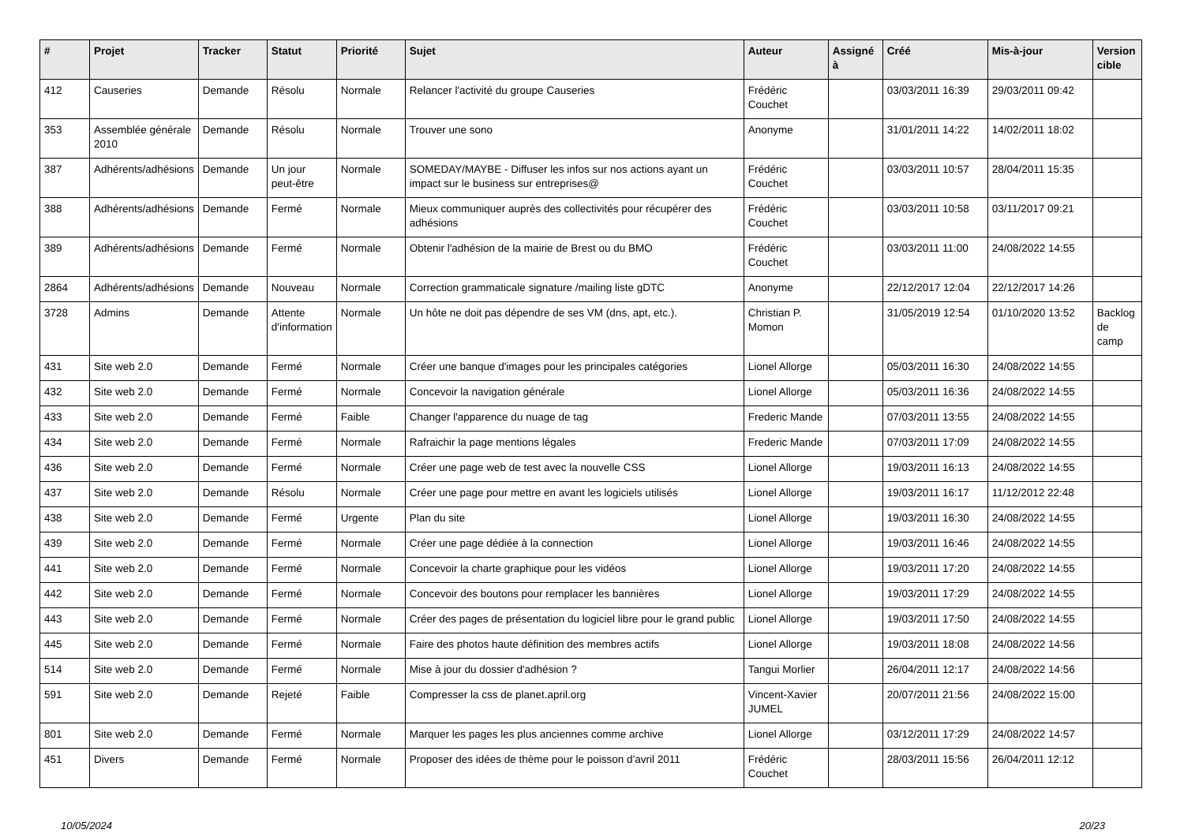| # | Projet | Tracker | Statut | Priorité | Sujet | Auteur | Assigné à | Créé | Mis-à-jour | Version cible |
| --- | --- | --- | --- | --- | --- | --- | --- | --- | --- | --- |
| 412 | Causeries | Demande | Résolu | Normale | Relancer l'activité du groupe Causeries | Frédéric Couchet | | 03/03/2011 16:39 | 29/03/2011 09:42 | |
| 353 | Assemblée générale 2010 | Demande | Résolu | Normale | Trouver une sono | Anonyme | | 31/01/2011 14:22 | 14/02/2011 18:02 | |
| 387 | Adhérents/adhésions | Demande | Un jour peut-être | Normale | SOMEDAY/MAYBE - Diffuser les infos sur nos actions ayant un impact sur le business sur entreprises@ | Frédéric Couchet | | 03/03/2011 10:57 | 28/04/2011 15:35 | |
| 388 | Adhérents/adhésions | Demande | Fermé | Normale | Mieux communiquer auprès des collectivités pour récupérer des adhésions | Frédéric Couchet | | 03/03/2011 10:58 | 03/11/2017 09:21 | |
| 389 | Adhérents/adhésions | Demande | Fermé | Normale | Obtenir l'adhésion de la mairie de Brest ou du BMO | Frédéric Couchet | | 03/03/2011 11:00 | 24/08/2022 14:55 | |
| 2864 | Adhérents/adhésions | Demande | Nouveau | Normale | Correction grammaticale signature /mailing liste gDTC | Anonyme | | 22/12/2017 12:04 | 22/12/2017 14:26 | |
| 3728 | Admins | Demande | Attente d'information | Normale | Un hôte ne doit pas dépendre de ses VM (dns, apt, etc.). | Christian P. Momon | | 31/05/2019 12:54 | 01/10/2020 13:52 | Backlog de camp |
| 431 | Site web 2.0 | Demande | Fermé | Normale | Créer une banque d'images pour les principales catégories | Lionel Allorge | | 05/03/2011 16:30 | 24/08/2022 14:55 | |
| 432 | Site web 2.0 | Demande | Fermé | Normale | Concevoir la navigation générale | Lionel Allorge | | 05/03/2011 16:36 | 24/08/2022 14:55 | |
| 433 | Site web 2.0 | Demande | Fermé | Faible | Changer l'apparence du nuage de tag | Frederic Mande | | 07/03/2011 13:55 | 24/08/2022 14:55 | |
| 434 | Site web 2.0 | Demande | Fermé | Normale | Rafraichir la page mentions légales | Frederic Mande | | 07/03/2011 17:09 | 24/08/2022 14:55 | |
| 436 | Site web 2.0 | Demande | Fermé | Normale | Créer une page web de test avec la nouvelle CSS | Lionel Allorge | | 19/03/2011 16:13 | 24/08/2022 14:55 | |
| 437 | Site web 2.0 | Demande | Résolu | Normale | Créer une page pour mettre en avant les logiciels utilisés | Lionel Allorge | | 19/03/2011 16:17 | 11/12/2012 22:48 | |
| 438 | Site web 2.0 | Demande | Fermé | Urgente | Plan du site | Lionel Allorge | | 19/03/2011 16:30 | 24/08/2022 14:55 | |
| 439 | Site web 2.0 | Demande | Fermé | Normale | Créer une page dédiée à la connection | Lionel Allorge | | 19/03/2011 16:46 | 24/08/2022 14:55 | |
| 441 | Site web 2.0 | Demande | Fermé | Normale | Concevoir la charte graphique pour les vidéos | Lionel Allorge | | 19/03/2011 17:20 | 24/08/2022 14:55 | |
| 442 | Site web 2.0 | Demande | Fermé | Normale | Concevoir des boutons pour remplacer les bannières | Lionel Allorge | | 19/03/2011 17:29 | 24/08/2022 14:55 | |
| 443 | Site web 2.0 | Demande | Fermé | Normale | Créer des pages de présentation du logiciel libre pour le grand public | Lionel Allorge | | 19/03/2011 17:50 | 24/08/2022 14:55 | |
| 445 | Site web 2.0 | Demande | Fermé | Normale | Faire des photos haute définition des membres actifs | Lionel Allorge | | 19/03/2011 18:08 | 24/08/2022 14:56 | |
| 514 | Site web 2.0 | Demande | Fermé | Normale | Mise à jour du dossier d'adhésion ? | Tangui Morlier | | 26/04/2011 12:17 | 24/08/2022 14:56 | |
| 591 | Site web 2.0 | Demande | Rejeté | Faible | Compresser la css de planet.april.org | Vincent-Xavier JUMEL | | 20/07/2011 21:56 | 24/08/2022 15:00 | |
| 801 | Site web 2.0 | Demande | Fermé | Normale | Marquer les pages les plus anciennes comme archive | Lionel Allorge | | 03/12/2011 17:29 | 24/08/2022 14:57 | |
| 451 | Divers | Demande | Fermé | Normale | Proposer des idées de thème pour le poisson d'avril 2011 | Frédéric Couchet | | 28/03/2011 15:56 | 26/04/2011 12:12 | |
10/05/2024 20/23